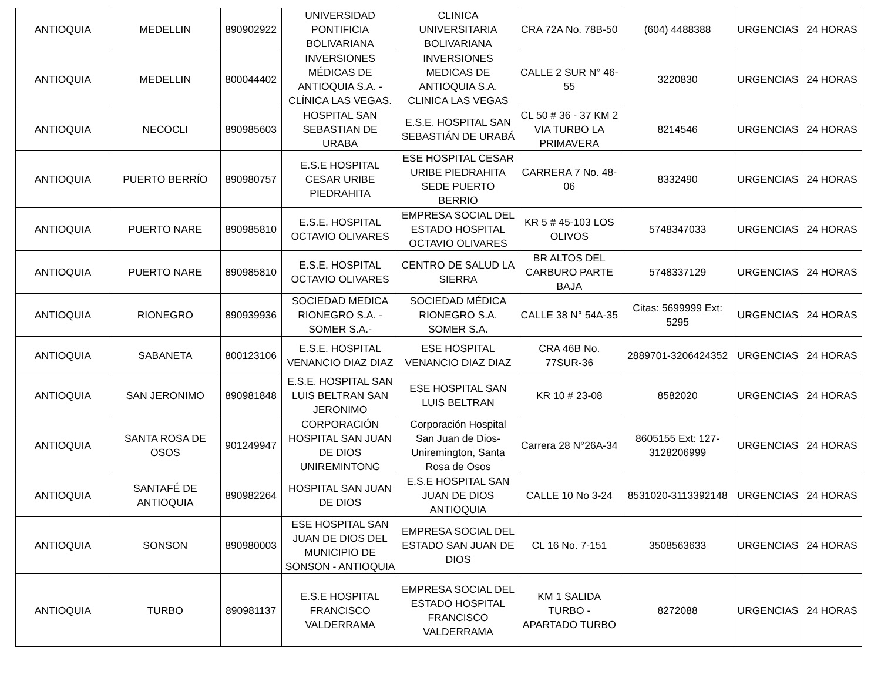| ANTIOQUIA | MEDELLIN | 890902922 | UNIVERSIDAD PONTIFICIA BOLIVARIANA | CLINICA UNIVERSITARIA BOLIVARIANA | CRA 72A No. 78B-50 | (604) 4488388 | URGENCIAS | 24 HORAS |
| ANTIOQUIA | MEDELLIN | 800044402 | INVERSIONES MÉDICAS DE ANTIOQUIA S.A. - CLÍNICA LAS VEGAS. | INVERSIONES MEDICAS DE ANTIOQUIA S.A. CLINICA LAS VEGAS | CALLE 2 SUR N° 46-55 | 3220830 | URGENCIAS | 24 HORAS |
| ANTIOQUIA | NECOCLI | 890985603 | HOSPITAL SAN SEBASTIAN DE URABA | E.S.E. HOSPITAL SAN SEBASTIÁN DE URABÁ | CL 50 # 36 - 37 KM 2 VIA TURBO LA PRIMAVERA | 8214546 | URGENCIAS | 24 HORAS |
| ANTIOQUIA | PUERTO BERRÍO | 890980757 | E.S.E HOSPITAL CESAR URIBE PIEDRAHITA | ESE HOSPITAL CESAR URIBE PIEDRAHITA SEDE PUERTO BERRIO | CARRERA 7 No. 48-06 | 8332490 | URGENCIAS | 24 HORAS |
| ANTIOQUIA | PUERTO NARE | 890985810 | E.S.E. HOSPITAL OCTAVIO OLIVARES | EMPRESA SOCIAL DEL ESTADO HOSPITAL OCTAVIO OLIVARES | KR 5 # 45-103 LOS OLIVOS | 5748347033 | URGENCIAS | 24 HORAS |
| ANTIOQUIA | PUERTO NARE | 890985810 | E.S.E. HOSPITAL OCTAVIO OLIVARES | CENTRO DE SALUD LA SIERRA | BR ALTOS DEL CARBURO PARTE BAJA | 5748337129 | URGENCIAS | 24 HORAS |
| ANTIOQUIA | RIONEGRO | 890939936 | SOCIEDAD MEDICA RIONEGRO S.A. - SOMER S.A.- | SOCIEDAD MÉDICA RIONEGRO S.A. SOMER S.A. | CALLE 38 N° 54A-35 | Citas: 5699999 Ext: 5295 | URGENCIAS | 24 HORAS |
| ANTIOQUIA | SABANETA | 800123106 | E.S.E. HOSPITAL VENANCIO DIAZ DIAZ | ESE HOSPITAL VENANCIO DIAZ DIAZ | CRA 46B No. 77SUR-36 | 2889701-3206424352 | URGENCIAS | 24 HORAS |
| ANTIOQUIA | SAN JERONIMO | 890981848 | E.S.E. HOSPITAL SAN LUIS BELTRAN SAN JERONIMO | ESE HOSPITAL SAN LUIS BELTRAN | KR 10 # 23-08 | 8582020 | URGENCIAS | 24 HORAS |
| ANTIOQUIA | SANTA ROSA DE OSOS | 901249947 | CORPORACIÓN HOSPITAL SAN JUAN DE DIOS UNIREMINTONG | Corporación Hospital San Juan de Dios-Uniremington, Santa Rosa de Osos | Carrera 28 N°26A-34 | 8605155 Ext: 127-3128206999 | URGENCIAS | 24 HORAS |
| ANTIOQUIA | SANTAFÉ DE ANTIOQUIA | 890982264 | HOSPITAL SAN JUAN DE DIOS | E.S.E HOSPITAL SAN JUAN DE DIOS ANTIOQUIA | CALLE 10 No 3-24 | 8531020-3113392148 | URGENCIAS | 24 HORAS |
| ANTIOQUIA | SONSON | 890980003 | ESE HOSPITAL SAN JUAN DE DIOS DEL MUNICIPIO DE SONSON - ANTIOQUIA | EMPRESA SOCIAL DEL ESTADO SAN JUAN DE DIOS | CL 16 No. 7-151 | 3508563633 | URGENCIAS | 24 HORAS |
| ANTIOQUIA | TURBO | 890981137 | E.S.E HOSPITAL FRANCISCO VALDERRAMA | EMPRESA SOCIAL DEL ESTADO HOSPITAL FRANCISCO VALDERRAMA | KM 1 SALIDA TURBO - APARTADO TURBO | 8272088 | URGENCIAS | 24 HORAS |